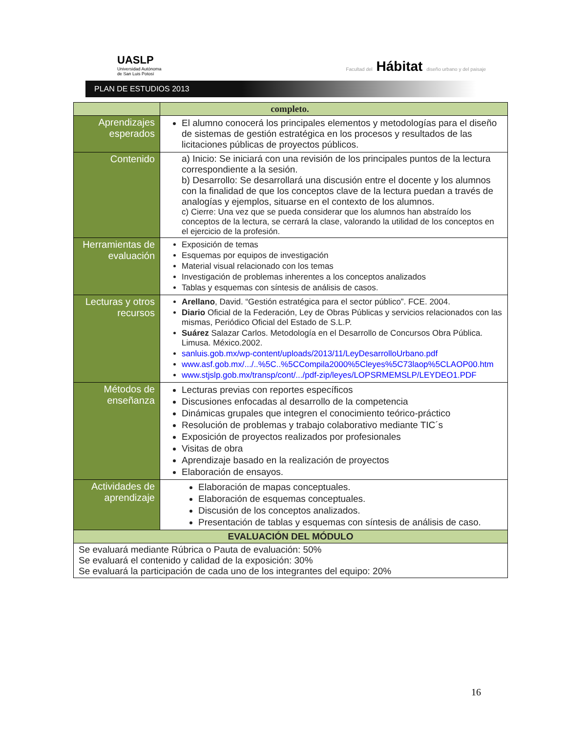UASLP
Universidad Autónoma
de San Luis Potosí
Facultad del Hábitat diseño urbano y del paisaje
PLAN DE ESTUDIOS 2013
| | completo. |
| Aprendizajes esperados | El alumno conocerá los principales elementos y metodologías para el diseño de sistemas de gestión estratégica en los procesos y resultados de las licitaciones públicas de proyectos públicos. |
| Contenido | a) Inicio: Se iniciará con una revisión de los principales puntos de la lectura correspondiente a la sesión. b) Desarrollo: Se desarrollará una discusión entre el docente y los alumnos con la finalidad de que los conceptos clave de la lectura puedan a través de analogías y ejemplos, situarse en el contexto de los alumnos. c) Cierre: Una vez que se pueda considerar que los alumnos han abstraído los conceptos de la lectura, se cerrará la clase, valorando la utilidad de los conceptos en el ejercicio de la profesión. |
| Herramientas de evaluación | Exposición de temas Esquemas por equipos de investigación Material visual relacionado con los temas Investigación de problemas inherentes a los conceptos analizados Tablas y esquemas con síntesis de análisis de casos. |
| Lecturas y otros recursos | Arellano , David. “Gestión estratégica para el sector público”. FCE. 2004. Diario Oficial de la Federación, Ley de Obras Públicas y servicios relacionados con las mismas, Periódico Oficial del Estado de S.L.P. Suárez Salazar Carlos. Metodología en el Desarrollo de Concursos Obra Pública. Limusa. México.2002. sanluis.gob.mx/wp-content/uploads/2013/11/LeyDesarrolloUrbano.pdf www.asf.gob.mx/.../..%5C..%5CCompila2000%5Cleyes%5C73laop%5CLAOP00.htm www.stjslp.gob.mx/transp/cont/.../pdf-zip/leyes/LOPSRMEMSLP/LEYDEO1.PDF |
| Métodos de enseñanza | Lecturas previas con reportes específicos Discusiones enfocadas al desarrollo de la competencia Dinámicas grupales que integren el conocimiento teórico-práctico Resolución de problemas y trabajo colaborativo mediante TIC´s Exposición de proyectos realizados por profesionales Visitas de obra Aprendizaje basado en la realización de proyectos Elaboración de ensayos. |
| Actividades de aprendizaje | Elaboración de mapas conceptuales. Elaboración de esquemas conceptuales. Discusión de los conceptos analizados. Presentación de tablas y esquemas con síntesis de análisis de caso. |
| EVALUACIÓN DEL MÓDULO | |
| Se evaluará mediante Rúbrica o Pauta de evaluación: 50% Se evaluará el contenido y calidad de la exposición: 30% Se evaluará la participación de cada uno de los integrantes del equipo: 20% | |
16